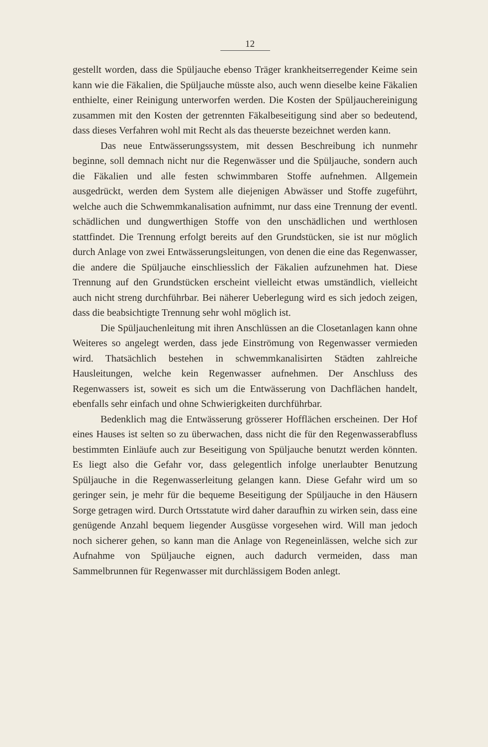12
gestellt worden, dass die Spüljauche ebenso Träger krankheitserregender Keime sein kann wie die Fäkalien, die Spüljauche müsste also, auch wenn dieselbe keine Fäkalien enthielte, einer Reinigung unterworfen werden. Die Kosten der Spüljauchereinigung zusammen mit den Kosten der getrennten Fäkalbeseitigung sind aber so bedeutend, dass dieses Verfahren wohl mit Recht als das theuerste bezeichnet werden kann.
Das neue Entwässerungssystem, mit dessen Beschreibung ich nunmehr beginne, soll demnach nicht nur die Regenwässer und die Spüljauche, sondern auch die Fäkalien und alle festen schwimmbaren Stoffe aufnehmen. Allgemein ausgedrückt, werden dem System alle diejenigen Abwässer und Stoffe zugeführt, welche auch die Schwemmkanalisation aufnimmt, nur dass eine Trennung der eventl. schädlichen und dungwerthigen Stoffe von den unschädlichen und werthlosen stattfindet. Die Trennung erfolgt bereits auf den Grundstücken, sie ist nur möglich durch Anlage von zwei Entwässerungsleitungen, von denen die eine das Regenwasser, die andere die Spüljauche einschliesslich der Fäkalien aufzunehmen hat. Diese Trennung auf den Grundstücken erscheint vielleicht etwas umständlich, vielleicht auch nicht streng durchführbar. Bei näherer Ueberlegung wird es sich jedoch zeigen, dass die beabsichtigte Trennung sehr wohl möglich ist.
Die Spüljauchenleitung mit ihren Anschlüssen an die Closetanlagen kann ohne Weiteres so angelegt werden, dass jede Einströmung von Regenwasser vermieden wird. Thatsächlich bestehen in schwemmkanalisirten Städten zahlreiche Hausleitungen, welche kein Regenwasser aufnehmen. Der Anschluss des Regenwassers ist, soweit es sich um die Entwässerung von Dachflächen handelt, ebenfalls sehr einfach und ohne Schwierigkeiten durchführbar.
Bedenklich mag die Entwässerung grösserer Hofflächen erscheinen. Der Hof eines Hauses ist selten so zu überwachen, dass nicht die für den Regenwasserabfluss bestimmten Einläufe auch zur Beseitigung von Spüljauche benutzt werden könnten. Es liegt also die Gefahr vor, dass gelegentlich infolge unerlaubter Benutzung Spüljauche in die Regenwasserleitung gelangen kann. Diese Gefahr wird um so geringer sein, je mehr für die bequeme Beseitigung der Spüljauche in den Häusern Sorge getragen wird. Durch Ortsstatute wird daher daraufhin zu wirken sein, dass eine genügende Anzahl bequem liegender Ausgüsse vorgesehen wird. Will man jedoch noch sicherer gehen, so kann man die Anlage von Regeneinlässen, welche sich zur Aufnahme von Spüljauche eignen, auch dadurch vermeiden, dass man Sammelbrunnen für Regenwasser mit durchlässigem Boden anlegt.